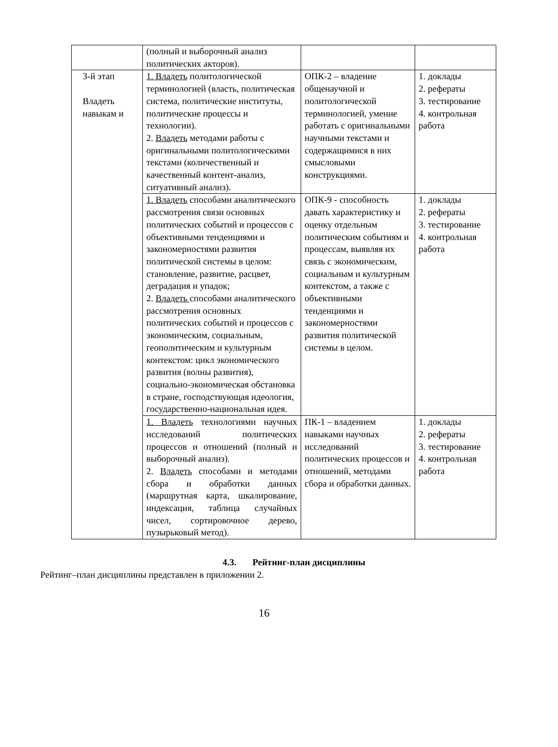| | (полный и выборочный анализ политических акторов). | | |
| 3-й этап Владеть навыкам и | 1. Владеть политологической терминологией (власть, политическая система, политические институты, политические процессы и технологии). 2. Владеть методами работы с оригинальными политологическими текстами (количественный и качественный контент-анализ, ситуативный анализ). | ОПК-2 – владение общенаучной и политологической терминологией, умение работать с оригинальными научными текстами и содержащимися в них смысловыми конструкциями. | 1. доклады 2. рефераты 3. тестирование 4. контрольная работа |
| | 1. Владеть способами аналитического рассмотрения связи основных политических событий и процессов с объективными тенденциями и закономерностями развития политической системы в целом: становление, развитие, расцвет, деградация и упадок; 2. Владеть способами аналитического рассмотрения основных политических событий и процессов с экономическим, социальным, геополитическим и культурным контекстом: цикл экономического развития (волны развития), социально-экономическая обстановка в стране, господствующая идеология, государственно-национальная идея. | ОПК-9 - способность давать характеристику и оценку отдельным политическим событиям и процессам, выявляя их связь с экономическим, социальным и культурным контекстом, а также с объективными тенденциями и закономерностями развития политической системы в целом. | 1. доклады 2. рефераты 3. тестирование 4. контрольная работа |
| | 1. Владеть технологиями научных исследований политических процессов и отношений (полный и выборочный анализ). 2. Владеть способами и методами сбора и обработки данных (маршрутная карта, шкалирование, индексация, таблица случайных чисел, сортировочное дерево, пузырьковый метод). | ПК-1 – владением навыками научных исследований политических процессов и отношений, методами сбора и обработки данных. | 1. доклады 2. рефераты 3. тестирование 4. контрольная работа |
4.3. Рейтинг-план дисциплины
Рейтинг–план дисциплины представлен в приложении 2.
16